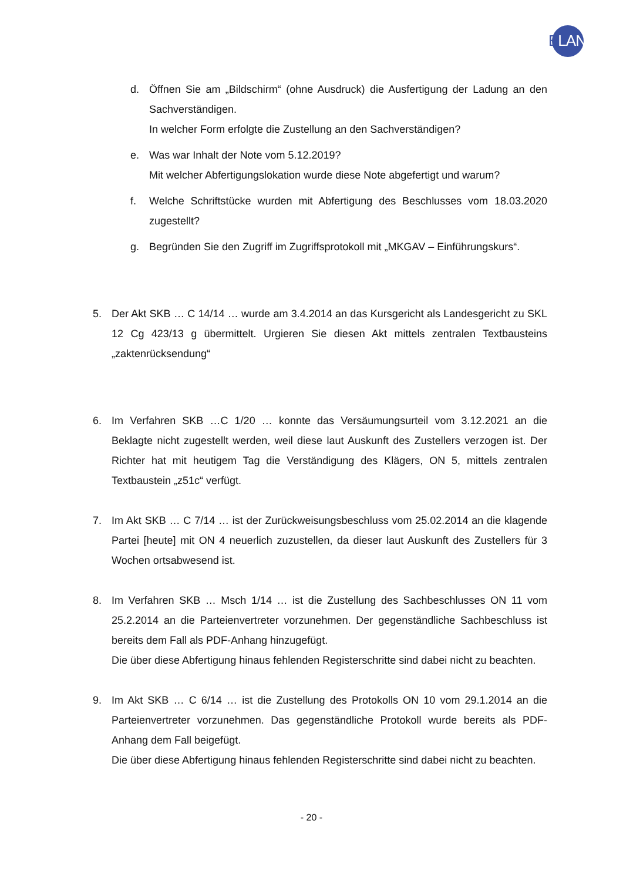ELAN
d. Öffnen Sie am „Bildschirm“ (ohne Ausdruck) die Ausfertigung der Ladung an den Sachverständigen.
In welcher Form erfolgte die Zustellung an den Sachverständigen?
e. Was war Inhalt der Note vom 5.12.2019?
Mit welcher Abfertigungslokation wurde diese Note abgefertigt und warum?
f. Welche Schriftstücke wurden mit Abfertigung des Beschlusses vom 18.03.2020 zugestellt?
g. Begründen Sie den Zugriff im Zugriffsprotokoll mit „MKGAV – Einführungskurs“.
5. Der Akt SKB … C 14/14 … wurde am 3.4.2014 an das Kursgericht als Landesgericht zu SKL 12 Cg 423/13 g übermittelt. Urgieren Sie diesen Akt mittels zentralen Textbausteins „zaktenrücksendung“
6. Im Verfahren SKB …C 1/20 … konnte das Versäumungsurteil vom 3.12.2021 an die Beklagte nicht zugestellt werden, weil diese laut Auskunft des Zustellers verzogen ist. Der Richter hat mit heutigem Tag die Verständigung des Klägers, ON 5, mittels zentralen Textbaustein „z51c“ verfügt.
7. Im Akt SKB … C 7/14 … ist der Zurückweisungsbeschluss vom 25.02.2014 an die klagende Partei [heute] mit ON 4 neuerlich zuzustellen, da dieser laut Auskunft des Zustellers für 3 Wochen ortsabwesend ist.
8. Im Verfahren SKB … Msch 1/14 … ist die Zustellung des Sachbeschlusses ON 11 vom 25.2.2014 an die Parteienvertreter vorzunehmen. Der gegenständliche Sachbeschluss ist bereits dem Fall als PDF-Anhang hinzugefügt.
Die über diese Abfertigung hinaus fehlenden Registerschritte sind dabei nicht zu beachten.
9. Im Akt SKB … C 6/14 … ist die Zustellung des Protokolls ON 10 vom 29.1.2014 an die Parteienvertreter vorzunehmen. Das gegenständliche Protokoll wurde bereits als PDF-Anhang dem Fall beigefügt.
Die über diese Abfertigung hinaus fehlenden Registerschritte sind dabei nicht zu beachten.
- 20 -